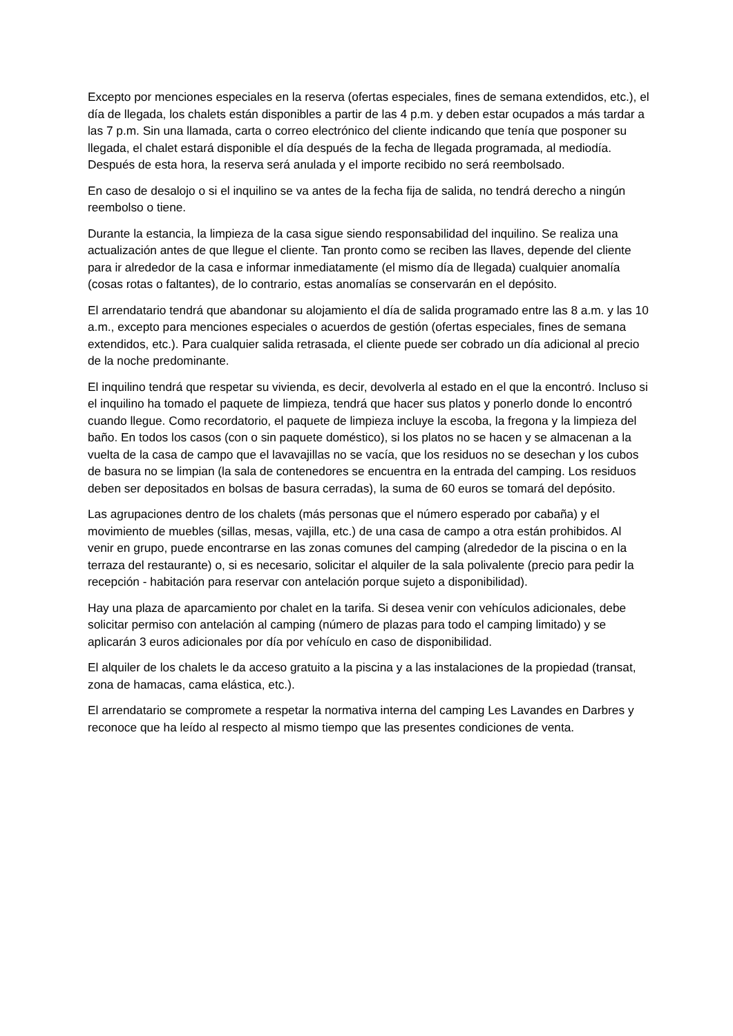Excepto por menciones especiales en la reserva (ofertas especiales, fines de semana extendidos, etc.), el día de llegada, los chalets están disponibles a partir de las 4 p.m. y deben estar ocupados a más tardar a las 7 p.m. Sin una llamada, carta o correo electrónico del cliente indicando que tenía que posponer su llegada, el chalet estará disponible el día después de la fecha de llegada programada, al mediodía. Después de esta hora, la reserva será anulada y el importe recibido no será reembolsado.
En caso de desalojo o si el inquilino se va antes de la fecha fija de salida, no tendrá derecho a ningún reembolso o tiene.
Durante la estancia, la limpieza de la casa sigue siendo responsabilidad del inquilino. Se realiza una actualización antes de que llegue el cliente. Tan pronto como se reciben las llaves, depende del cliente para ir alrededor de la casa e informar inmediatamente (el mismo día de llegada) cualquier anomalía (cosas rotas o faltantes), de lo contrario, estas anomalías se conservarán en el depósito.
El arrendatario tendrá que abandonar su alojamiento el día de salida programado entre las 8 a.m. y las 10 a.m., excepto para menciones especiales o acuerdos de gestión (ofertas especiales, fines de semana extendidos, etc.). Para cualquier salida retrasada, el cliente puede ser cobrado un día adicional al precio de la noche predominante.
El inquilino tendrá que respetar su vivienda, es decir, devolverla al estado en el que la encontró. Incluso si el inquilino ha tomado el paquete de limpieza, tendrá que hacer sus platos y ponerlo donde lo encontró cuando llegue. Como recordatorio, el paquete de limpieza incluye la escoba, la fregona y la limpieza del baño. En todos los casos (con o sin paquete doméstico), si los platos no se hacen y se almacenan a la vuelta de la casa de campo que el lavavajillas no se vacía, que los residuos no se desechan y los cubos de basura no se limpian (la sala de contenedores se encuentra en la entrada del camping. Los residuos deben ser depositados en bolsas de basura cerradas), la suma de 60 euros se tomará del depósito.
Las agrupaciones dentro de los chalets (más personas que el número esperado por cabaña) y el movimiento de muebles (sillas, mesas, vajilla, etc.) de una casa de campo a otra están prohibidos. Al venir en grupo, puede encontrarse en las zonas comunes del camping (alrededor de la piscina o en la terraza del restaurante) o, si es necesario, solicitar el alquiler de la sala polivalente (precio para pedir la recepción - habitación para reservar con antelación porque sujeto a disponibilidad).
Hay una plaza de aparcamiento por chalet en la tarifa. Si desea venir con vehículos adicionales, debe solicitar permiso con antelación al camping (número de plazas para todo el camping limitado) y se aplicarán 3 euros adicionales por día por vehículo en caso de disponibilidad.
El alquiler de los chalets le da acceso gratuito a la piscina y a las instalaciones de la propiedad (transat, zona de hamacas, cama elástica, etc.).
El arrendatario se compromete a respetar la normativa interna del camping Les Lavandes en Darbres y reconoce que ha leído al respecto al mismo tiempo que las presentes condiciones de venta.